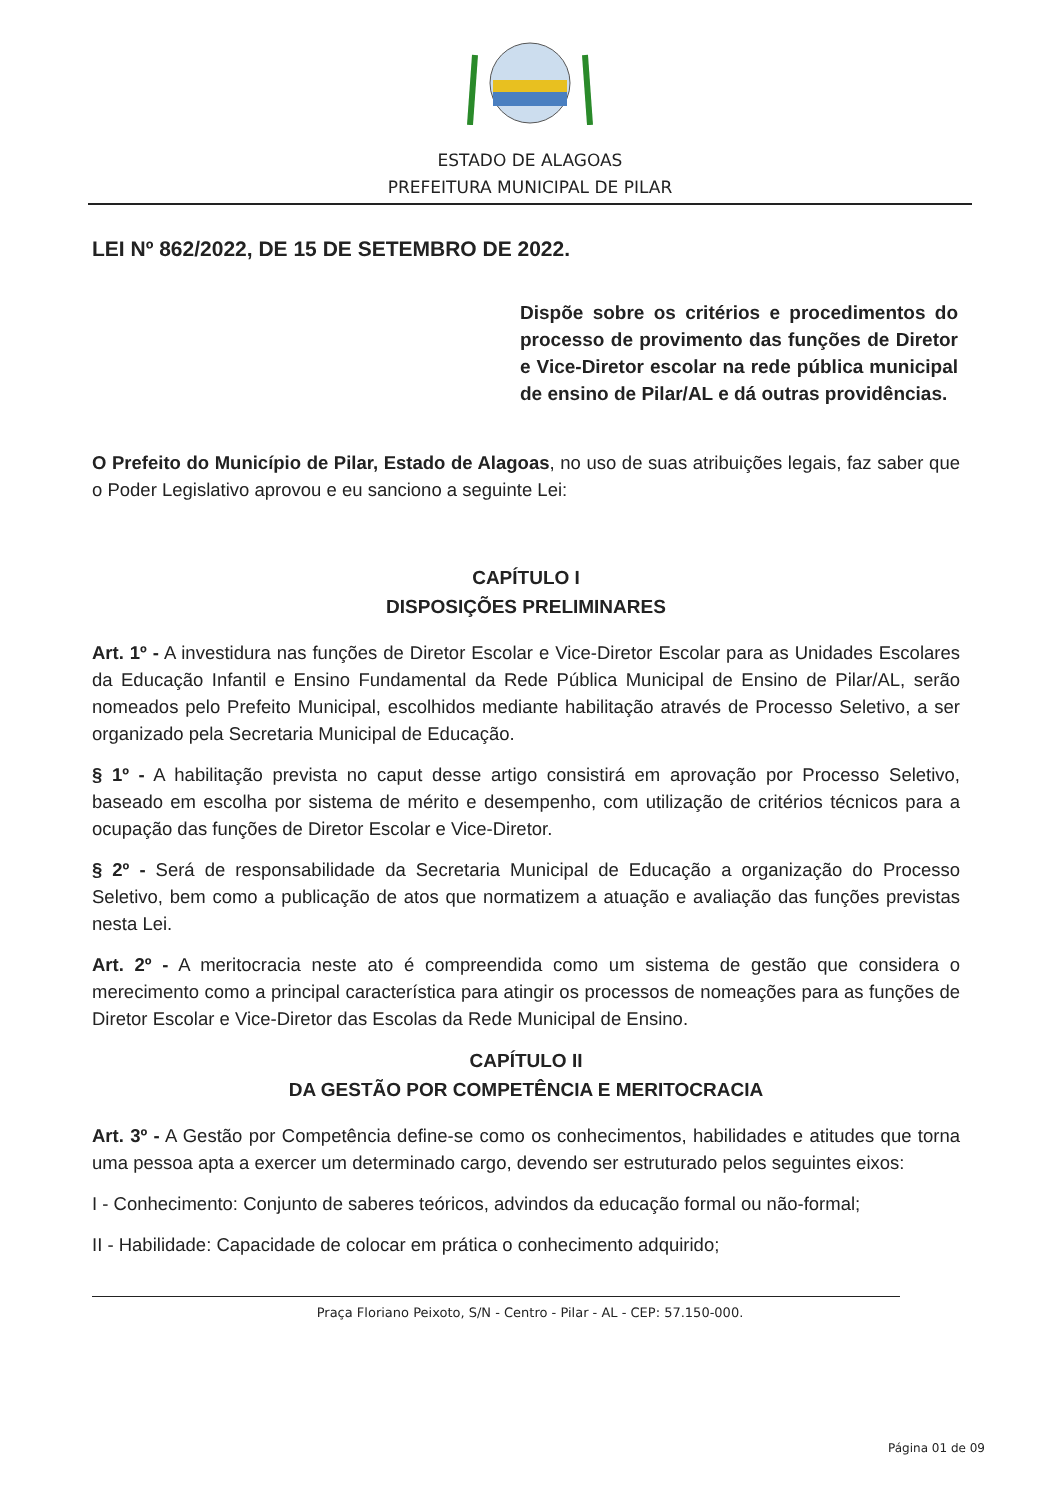ESTADO DE ALAGOAS
PREFEITURA MUNICIPAL DE PILAR
LEI Nº 862/2022, DE 15 DE SETEMBRO DE 2022.
Dispõe sobre os critérios e procedimentos do processo de provimento das funções de Diretor e Vice-Diretor escolar na rede pública municipal de ensino de Pilar/AL e dá outras providências.
O Prefeito do Município de Pilar, Estado de Alagoas, no uso de suas atribuições legais, faz saber que o Poder Legislativo aprovou e eu sanciono a seguinte Lei:
CAPÍTULO I
DISPOSIÇÕES PRELIMINARES
Art. 1º - A investidura nas funções de Diretor Escolar e Vice-Diretor Escolar para as Unidades Escolares da Educação Infantil e Ensino Fundamental da Rede Pública Municipal de Ensino de Pilar/AL, serão nomeados pelo Prefeito Municipal, escolhidos mediante habilitação através de Processo Seletivo, a ser organizado pela Secretaria Municipal de Educação.
§ 1º - A habilitação prevista no caput desse artigo consistirá em aprovação por Processo Seletivo, baseado em escolha por sistema de mérito e desempenho, com utilização de critérios técnicos para a ocupação das funções de Diretor Escolar e Vice-Diretor.
§ 2º - Será de responsabilidade da Secretaria Municipal de Educação a organização do Processo Seletivo, bem como a publicação de atos que normatizem a atuação e avaliação das funções previstas nesta Lei.
Art. 2º - A meritocracia neste ato é compreendida como um sistema de gestão que considera o merecimento como a principal característica para atingir os processos de nomeações para as funções de Diretor Escolar e Vice-Diretor das Escolas da Rede Municipal de Ensino.
CAPÍTULO II
DA GESTÃO POR COMPETÊNCIA E MERITOCRACIA
Art. 3º - A Gestão por Competência define-se como os conhecimentos, habilidades e atitudes que torna uma pessoa apta a exercer um determinado cargo, devendo ser estruturado pelos seguintes eixos:
I - Conhecimento: Conjunto de saberes teóricos, advindos da educação formal ou não-formal;
II - Habilidade: Capacidade de colocar em prática o conhecimento adquirido;
Praça Floriano Peixoto, S/N - Centro - Pilar - AL - CEP: 57.150-000.
Página 01 de 09